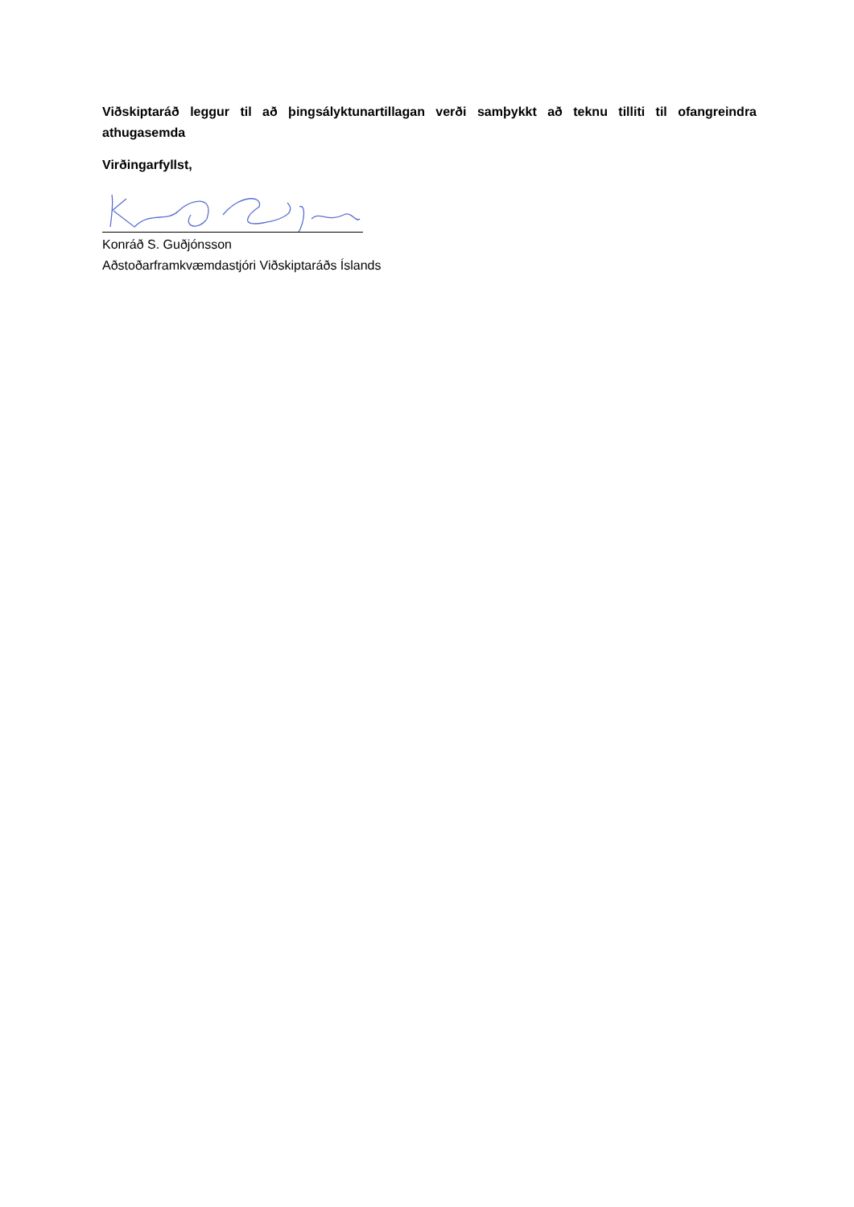Viðskiptaráð leggur til að þingsályktunartillagan verði samþykkt að teknu tilliti til ofangreindra athugasemda
Virðingarfyllst,
Konráð S. Guðjónsson
Aðstoðarframkvæmdastjóri Viðskiptaráðs Íslands